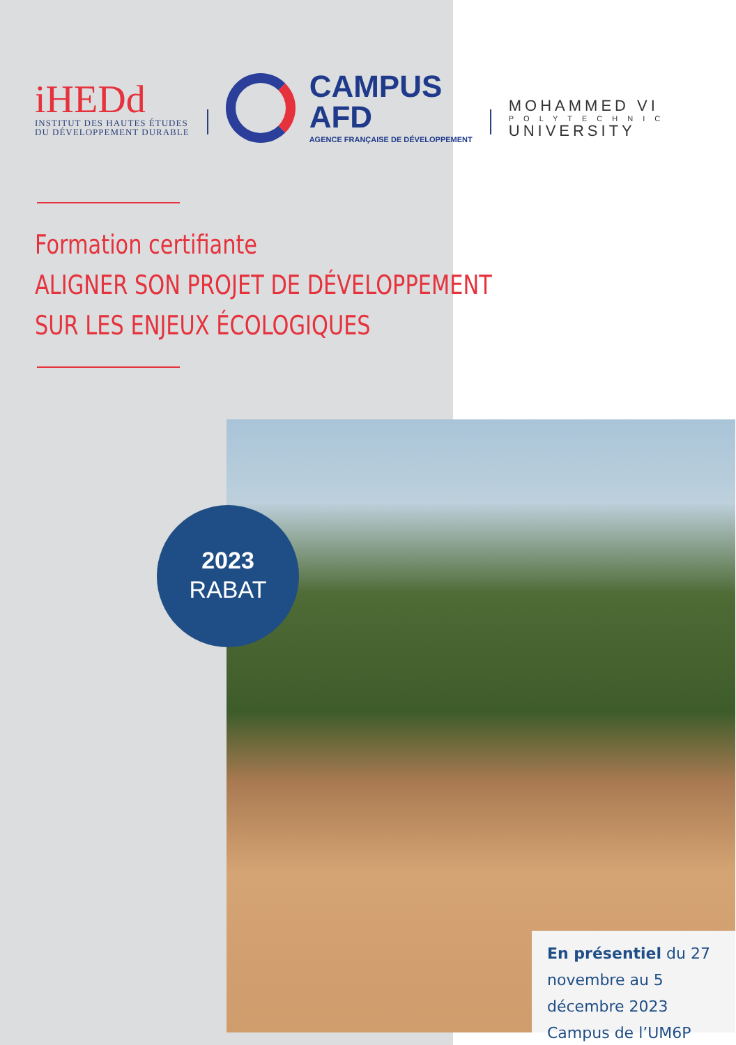iHEDd
INSTITUT DES HAUTES ÉTUDES
DU DÉVELOPPEMENT DURABLE
CAMPUS
AFD
AGENCE FRANÇAISE DE DÉVELOPPEMENT
MOHAMMED VI
POLYTECHNIC
UNIVERSITY
Formation certifiante
ALIGNER SON PROJET DE DÉVELOPPEMENT
SUR LES ENJEUX ÉCOLOGIQUES
2023
RABAT
En présentiel du 27 novembre au 5 décembre 2023
Campus de l’UM6P